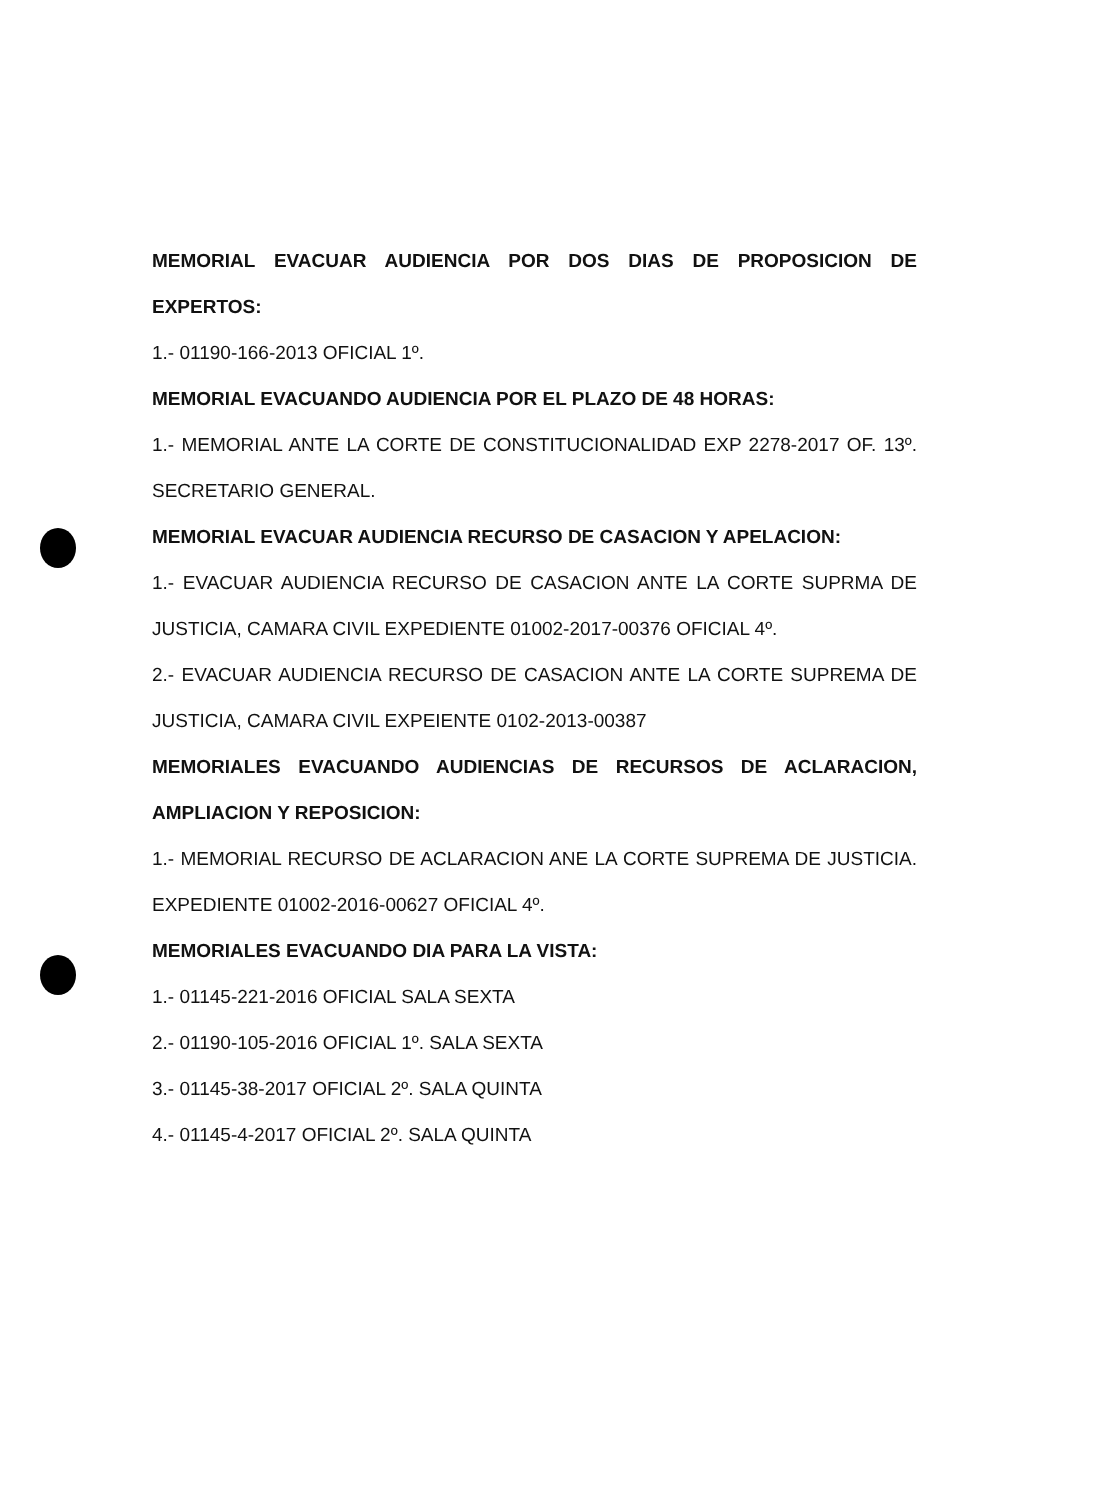MEMORIAL EVACUAR AUDIENCIA POR DOS DIAS DE PROPOSICION DE EXPERTOS:
1.- 01190-166-2013 OFICIAL 1º.
MEMORIAL EVACUANDO AUDIENCIA POR EL PLAZO DE 48 HORAS:
1.- MEMORIAL ANTE LA CORTE DE CONSTITUCIONALIDAD EXP 2278-2017 OF. 13º. SECRETARIO GENERAL.
MEMORIAL EVACUAR AUDIENCIA RECURSO DE CASACION Y APELACION:
1.- EVACUAR AUDIENCIA RECURSO DE CASACION ANTE LA CORTE SUPRMA DE JUSTICIA, CAMARA CIVIL EXPEDIENTE 01002-2017-00376 OFICIAL 4º.
2.- EVACUAR AUDIENCIA RECURSO DE CASACION ANTE LA CORTE SUPREMA DE JUSTICIA, CAMARA CIVIL EXPEIENTE 0102-2013-00387
MEMORIALES EVACUANDO AUDIENCIAS DE RECURSOS DE ACLARACION, AMPLIACION Y REPOSICION:
1.- MEMORIAL RECURSO DE ACLARACION ANE LA CORTE SUPREMA DE JUSTICIA. EXPEDIENTE 01002-2016-00627 OFICIAL 4º.
MEMORIALES EVACUANDO DIA PARA LA VISTA:
1.- 01145-221-2016 OFICIAL SALA SEXTA
2.- 01190-105-2016 OFICIAL 1º. SALA SEXTA
3.- 01145-38-2017 OFICIAL 2º. SALA QUINTA
4.- 01145-4-2017 OFICIAL 2º. SALA QUINTA